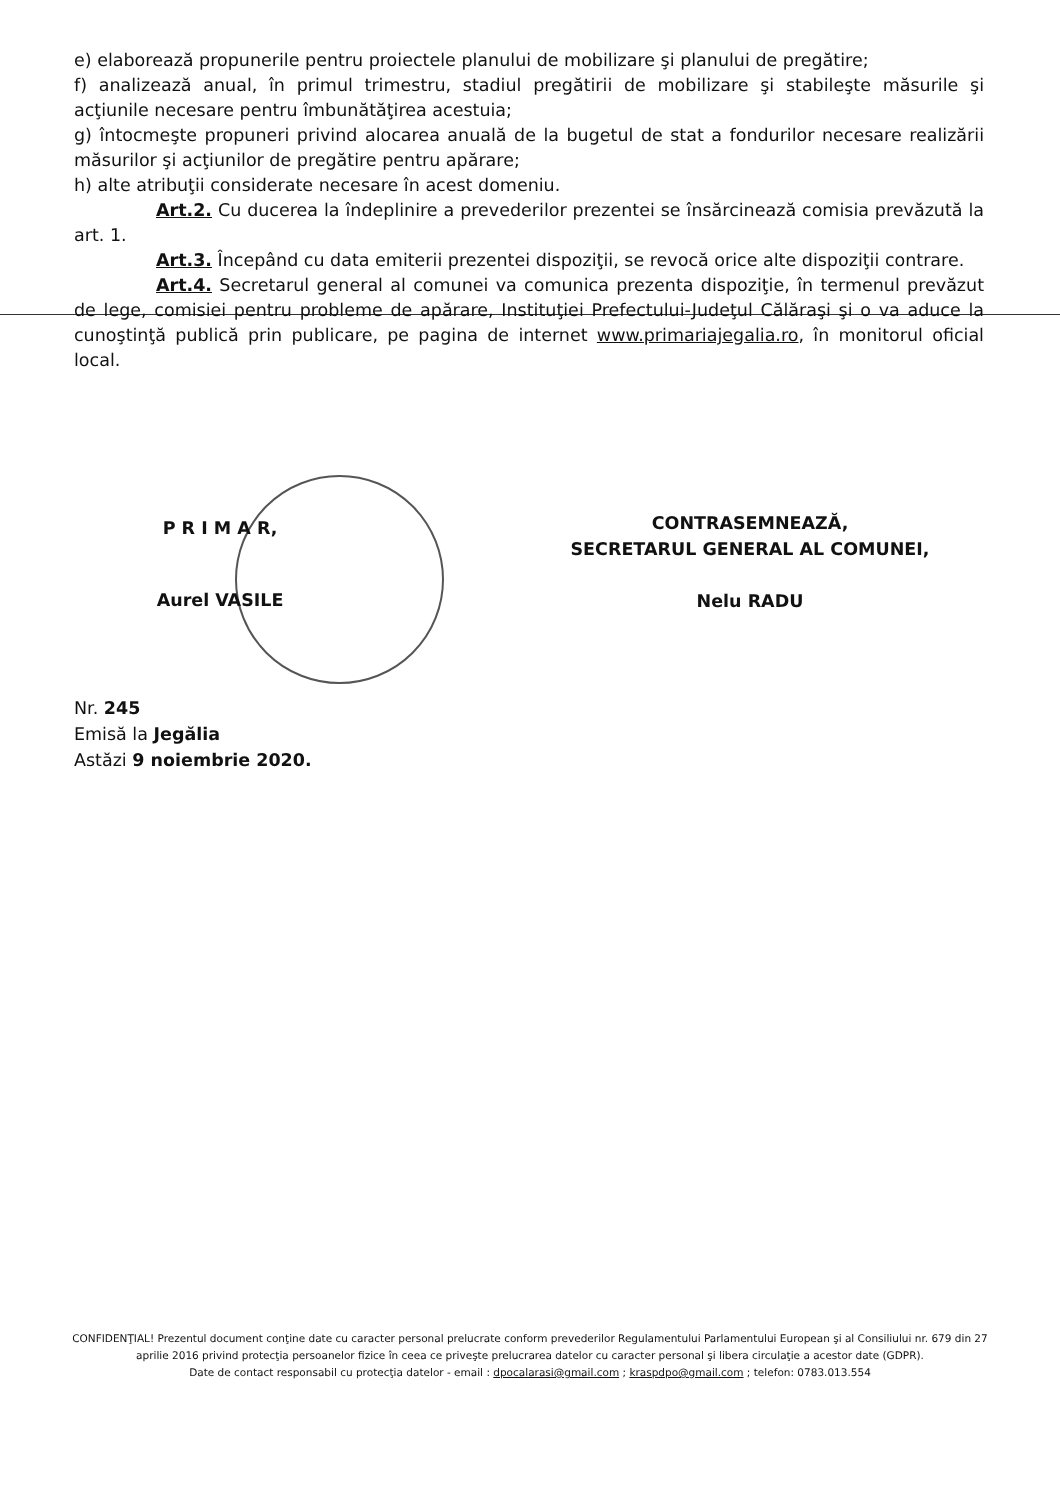e) elaborează propunerile pentru proiectele planului de mobilizare şi planului de pregătire;
f) analizează anual, în primul trimestru, stadiul pregătirii de mobilizare şi stabileşte măsurile şi acţiunile necesare pentru îmbunătăţirea acestuia;
g) întocmeşte propuneri privind alocarea anuală de la bugetul de stat a fondurilor necesare realizării măsurilor şi acţiunilor de pregătire pentru apărare;
h) alte atribuţii considerate necesare în acest domeniu.
Art.2. Cu ducerea la îndeplinire a prevederilor prezentei se însărcinează comisia prevăzută la art. 1.
Art.3. Începând cu data emiterii prezentei dispoziţii, se revocă orice alte dispoziţii contrare.
Art.4. Secretarul general al comunei va comunica prezenta dispoziţie, în termenul prevăzut de lege, comisiei pentru probleme de apărare, Instituţiei Prefectului-Judeţul Călăraşi şi o va aduce la cunoştinţă publică prin publicare, pe pagina de internet www.primariajegalia.ro, în monitorul oficial local.
P R I M A R,
Aurel VASILE
CONTRASEMNEAZĂ,
SECRETARUL GENERAL AL COMUNEI,
Nelu RADU
Nr. 245
Emisă la Jegălia
Astăzi 9 noiembrie 2020.
CONFIDENŢIAL! Prezentul document conţine date cu caracter personal prelucrate conform prevederilor Regulamentului Parlamentului European şi al Consiliului nr. 679 din 27 aprilie 2016 privind protecţia persoanelor fizice în ceea ce priveşte prelucrarea datelor cu caracter personal şi libera circulaţie a acestor date (GDPR).
Date de contact responsabil cu protecţia datelor - email : dpocalarasi@gmail.com ; kraspdpo@gmail.com ; telefon: 0783.013.554